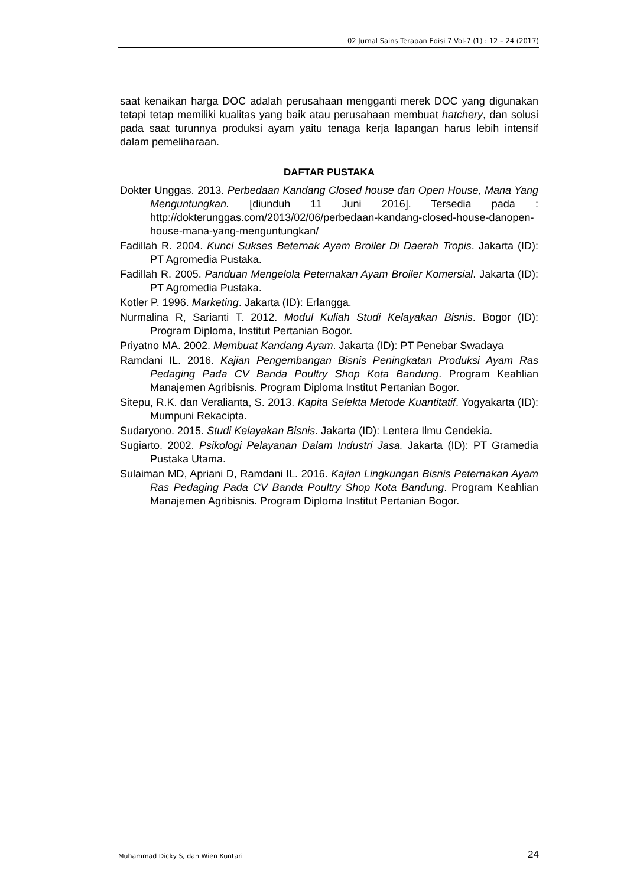02 Jurnal Sains Terapan Edisi 7 Vol-7 (1) : 12 – 24 (2017)
saat kenaikan harga DOC adalah perusahaan mengganti merek DOC yang digunakan tetapi tetap memiliki kualitas yang baik atau perusahaan membuat hatchery, dan solusi pada saat turunnya produksi ayam yaitu tenaga kerja lapangan harus lebih intensif dalam pemeliharaan.
DAFTAR PUSTAKA
Dokter Unggas. 2013. Perbedaan Kandang Closed house dan Open House, Mana Yang Menguntungkan. [diunduh 11 Juni 2016]. Tersedia pada : http://dokterunggas.com/2013/02/06/perbedaan-kandang-closed-house-danopen-house-mana-yang-menguntungkan/
Fadillah R. 2004. Kunci Sukses Beternak Ayam Broiler Di Daerah Tropis. Jakarta (ID): PT Agromedia Pustaka.
Fadillah R. 2005. Panduan Mengelola Peternakan Ayam Broiler Komersial. Jakarta (ID): PT Agromedia Pustaka.
Kotler P. 1996. Marketing. Jakarta (ID): Erlangga.
Nurmalina R, Sarianti T. 2012. Modul Kuliah Studi Kelayakan Bisnis. Bogor (ID): Program Diploma, Institut Pertanian Bogor.
Priyatno MA. 2002. Membuat Kandang Ayam. Jakarta (ID): PT Penebar Swadaya
Ramdani IL. 2016. Kajian Pengembangan Bisnis Peningkatan Produksi Ayam Ras Pedaging Pada CV Banda Poultry Shop Kota Bandung. Program Keahlian Manajemen Agribisnis. Program Diploma Institut Pertanian Bogor.
Sitepu, R.K. dan Veralianta, S. 2013. Kapita Selekta Metode Kuantitatif. Yogyakarta (ID): Mumpuni Rekacipta.
Sudaryono. 2015. Studi Kelayakan Bisnis. Jakarta (ID): Lentera Ilmu Cendekia.
Sugiarto. 2002. Psikologi Pelayanan Dalam Industri Jasa. Jakarta (ID): PT Gramedia Pustaka Utama.
Sulaiman MD, Apriani D, Ramdani IL. 2016. Kajian Lingkungan Bisnis Peternakan Ayam Ras Pedaging Pada CV Banda Poultry Shop Kota Bandung. Program Keahlian Manajemen Agribisnis. Program Diploma Institut Pertanian Bogor.
Muhammad Dicky S, dan Wien Kuntari 24